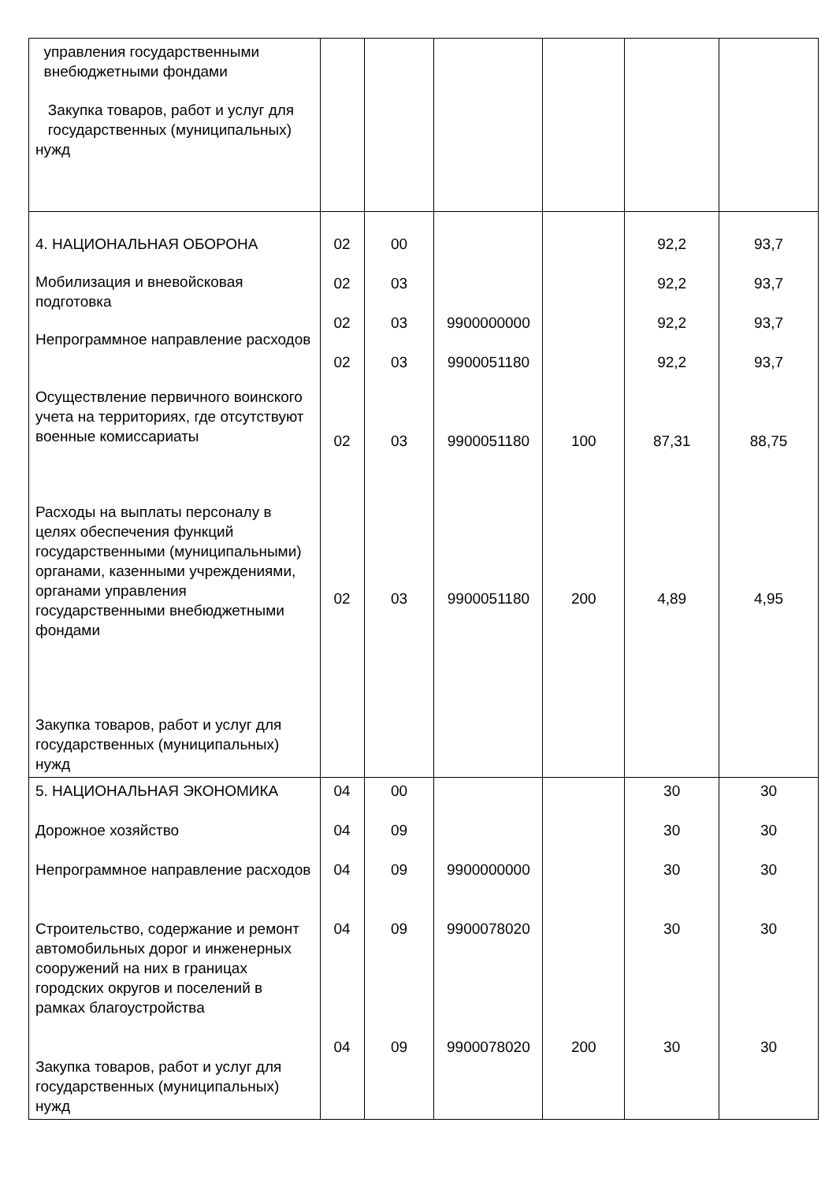| управления государственными внебюджетными фондами Закупка товаров, работ и услуг для государственных (муниципальных) нужд | | | | | | |
| 4. НАЦИОНАЛЬНАЯ ОБОРОНА Мобилизация и вневойсковая подготовка Непрограммное направление расходов Осуществление первичного воинского учета на территориях, где отсутствуют военные комиссариаты Расходы на выплаты персоналу в целях обеспечения функций государственными (муниципальными) органами, казенными учреждениями, органами управления государственными внебюджетными фондами Закупка товаров, работ и услуг для государственных (муниципальных) нужд | 02 02 02 02 02 02 | 00 03 03 03 03 03 | 9900000000 9900051180 9900051180 9900051180 | 100 200 | 92,2 92,2 92,2 92,2 87,31 4,89 | 93,7 93,7 93,7 93,7 88,75 4,95 |
| 5. НАЦИОНАЛЬНАЯ ЭКОНОМИКА Дорожное хозяйство Непрограммное направление расходов Строительство, содержание и ремонт автомобильных дорог и инженерных сооружений на них в границах городских округов и поселений в рамках благоустройства Закупка товаров, работ и услуг для государственных (муниципальных) нужд | 04 04 04 04 04 | 00 09 09 09 09 | 9900000000 9900078020 9900078020 | 200 | 30 30 30 30 30 | 30 30 30 30 30 |